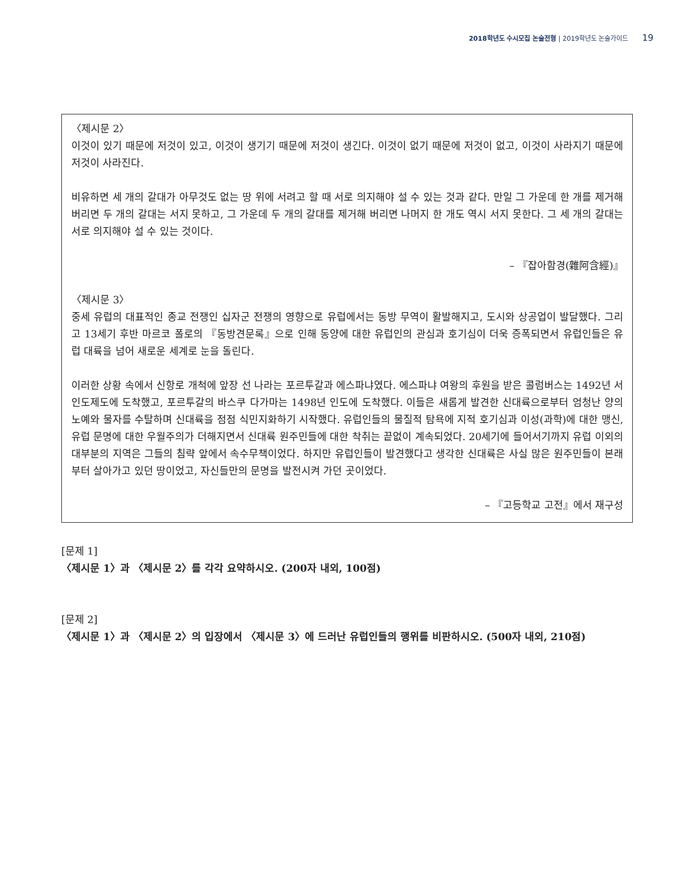2018학년도 수시모집 논술전형 | 2019학년도 논술가이드 19
〈제시문 2〉
이것이 있기 때문에 저것이 있고, 이것이 생기기 때문에 저것이 생긴다. 이것이 없기 때문에 저것이 없고, 이것이 사라지기 때문에 저것이 사라진다.
비유하면 세 개의 갈대가 아무것도 없는 땅 위에 서려고 할 때 서로 의지해야 설 수 있는 것과 같다. 만일 그 가운데 한 개를 제거해 버리면 두 개의 갈대는 서지 못하고, 그 가운데 두 개의 갈대를 제거해 버리면 나머지 한 개도 역시 서지 못한다. 그 세 개의 갈대는 서로 의지해야 설 수 있는 것이다.
– 『잡아함경(雜阿含經)』
〈제시문 3〉
중세 유럽의 대표적인 종교 전쟁인 십자군 전쟁의 영향으로 유럽에서는 동방 무역이 활발해지고, 도시와 상공업이 발달했다. 그리고 13세기 후반 마르코 폴로의 『동방견문록』으로 인해 동양에 대한 유럽인의 관심과 호기심이 더욱 증폭되면서 유럽인들은 유럽 대륙을 넘어 새로운 세계로 눈을 돌린다.
이러한 상황 속에서 신항로 개척에 앞장 선 나라는 포르투갈과 에스파냐였다. 에스파냐 여왕의 후원을 받은 콜럼버스는 1492년 서인도제도에 도착했고, 포르투갈의 바스쿠 다가마는 1498년 인도에 도착했다. 이들은 새롭게 발견한 신대륙으로부터 엄청난 양의 노예와 물자를 수탈하며 신대륙을 점점 식민지화하기 시작했다. 유럽인들의 물질적 탐욕에 지적 호기심과 이성(과학)에 대한 맹신, 유럽 문명에 대한 우월주의가 더해지면서 신대륙 원주민들에 대한 착취는 끝없이 계속되었다. 20세기에 들어서기까지 유럽 이외의 대부분의 지역은 그들의 침략 앞에서 속수무책이었다. 하지만 유럽인들이 발견했다고 생각한 신대륙은 사실 많은 원주민들이 본래부터 살아가고 있던 땅이었고, 자신들만의 문명을 발전시켜 가던 곳이었다.
– 『고등학교 고전』에서 재구성
[문제 1]
〈제시문 1〉과 〈제시문 2〉를 각각 요약하시오. (200자 내외, 100점)
[문제 2]
〈제시문 1〉과 〈제시문 2〉의 입장에서 〈제시문 3〉에 드러난 유럽인들의 행위를 비판하시오. (500자 내외, 210점)